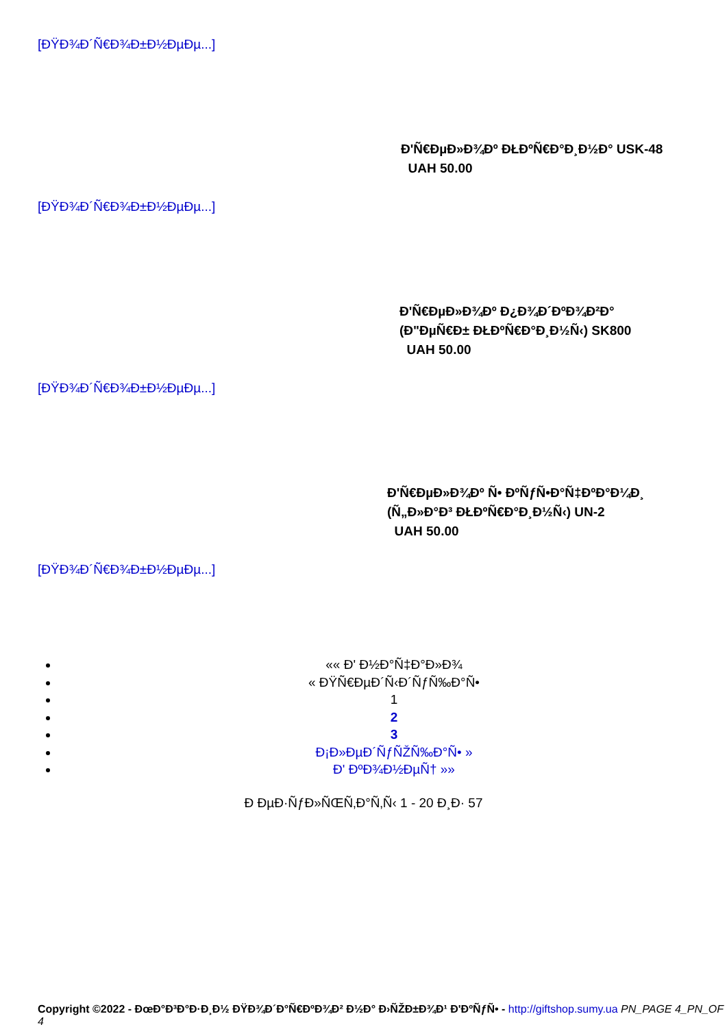[ÐŸÐ¾Ð´Ñ€Ð¾Ð±Ð½ÐµÐµ...]
Ð'Ñ€ÐµÐ»Ð¾Ðº ÐŁÐºÑ€Ð°Ð¸Ð½Ð° USK-48
UAH 50.00
[ÐŸÐ¾Ð´Ñ€Ð¾Ð±Ð½ÐµÐµ...]
Ð'Ñ€ÐµÐ»Ð¾Ðº Ð¿Ð¾Ð´ÐºÐ¾Ð²Ð°
(Ð"ÐµÑ€Ð± ÐŁÐºÑ€Ð°Ð¸Ð½Ñ‹) SK800
UAH 50.00
[ÐŸÐ¾Ð´Ñ€Ð¾Ð±Ð½ÐµÐµ...]
Ð'Ñ€ÐµÐ»Ð¾Ðº Ñ• ÐºÑƒÑ•Ð°Ñ‡ÐºÐ°Ð¼Ð¸
(Ñ„Ð»Ð°Ð³ ÐŁÐºÑ€Ð°Ð¸Ð½Ñ‹) UN-2
UAH 50.00
[ÐŸÐ¾Ð´Ñ€Ð¾Ð±Ð½ÐµÐµ...]
«« Ð' Ð½Ð°Ñ‡Ð°Ð»Ð¾
« ÐŸÑ€ÐµÐ´Ñ‹Ð´ÑƒÑ‰Ð°Ñ•
1
2
3
Ð¡Ð»ÐµÐ´ÑƒÑŽÑ‰Ð°Ñ• »
Ð' ÐºÐ¾Ð½ÐµÑ† »»
Ð ÐµÐ·ÑƒÐ»ÑŒÑ‚Ð°Ñ‚Ñ‹ 1 - 20 Ð¸Ð· 57
Copyright ©2022 - ÐœÐ°Ð³Ð°Ð·Ð¸Ð½ ÐŸÐ¾Ð´Ð°Ñ€ÐºÐ¾Ð² Ð½Ð° Ð›ÑŽÐ±Ð¾Ð¹ Ð'ÐºÑƒÑ• - http://giftshop.sumy.ua PN_PAGE 4_PN_OF 4